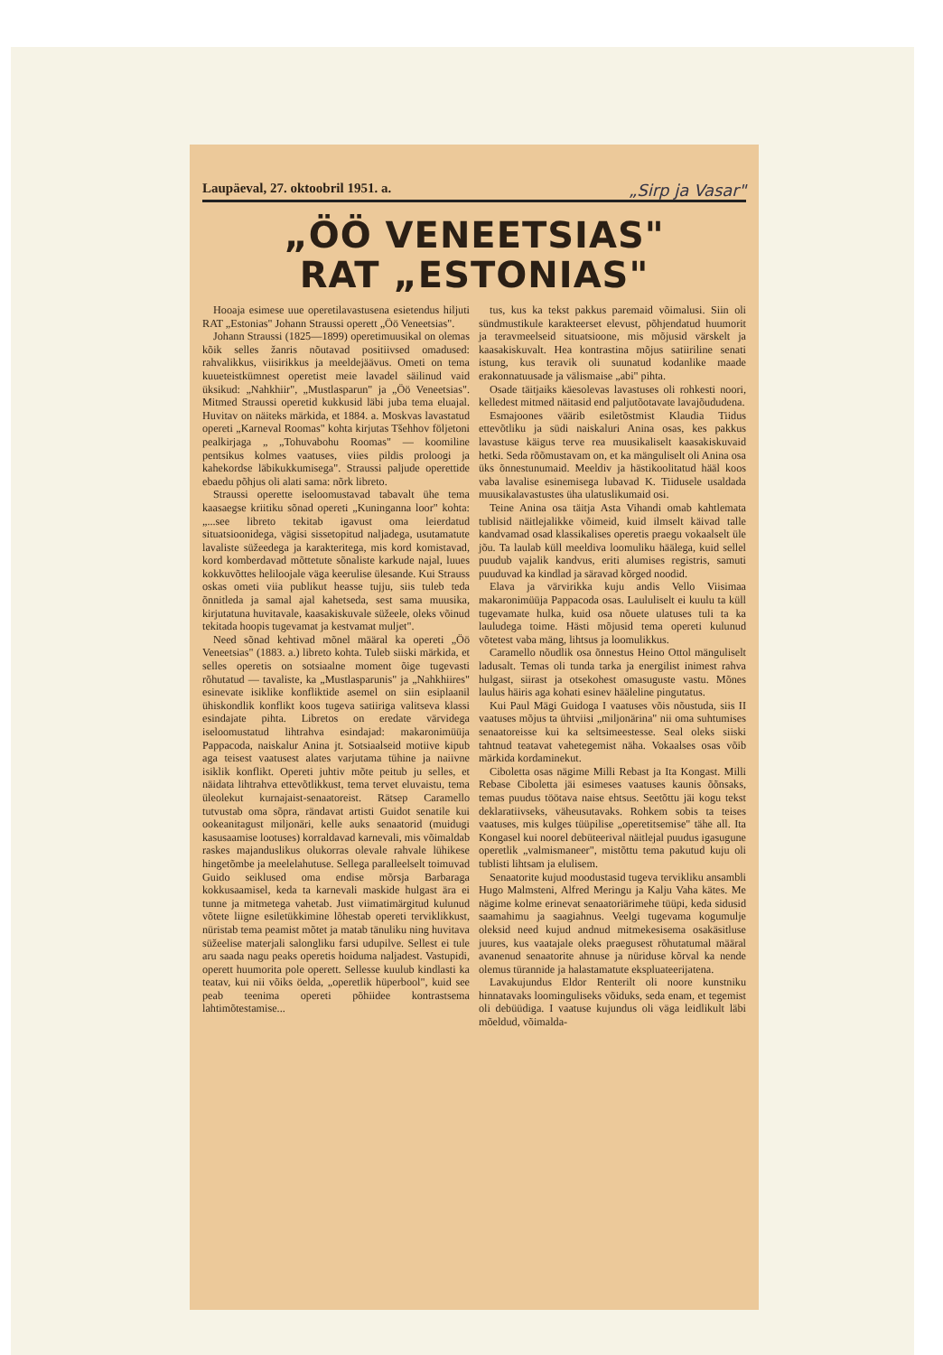Laupäeval, 27. oktoobril 1951. a. „Sirp ja Vasar"
„ÖÖ VENEETSIAS"
RAT „ESTONIAS"
Hooaja esimese uue operetilavastusena esietendus hiljuti RAT „Estonias" Johann Straussi operett „Öö Veneetsias".
Johann Straussi (1825—1899) operetimuusikal on olemas kõik selles žanris nõutavad positiivsed omadused: rahvalikkus, viisirikkus ja meeldejäävus. Ometi on tema kuueteistkümnest operetist meie lavadel säilinud vaid üksikud: „Nahkhiir", „Mustlasparun" ja „Öö Veneetsias". Mitmed Straussi operetid kukkusid läbi juba tema eluajal. Huvitav on näiteks märkida, et 1884. a. Moskvas lavastatud opereti „Karneval Roomas" kohta kirjutas Tšehhov följetoni pealkirjaga „ „Tohuvabohu Roomas" — koomiline pentsikus kolmes vaatuses, viies pildis proloogi ja kahekordse läbikukkumisega". Straussi paljude operettide ebaedu põhjus oli alati sama: nõrk libreto.
Straussi operette iseloomustavad tabavalt ühe tema kaasaegse kriitiku sõnad opereti „Kuninganna loor" kohta: „...see libreto tekitab igavust oma leierdatud situatsioonidega, vägisi sissetopitud naljadega, usutamatute lavaliste süžeedega ja karakteritega, mis kord komistavad, kord komberdavad mõttetute sõnaliste karkude najal, luues kokkuvõttes heliloojale väga keerulise ülesande. Kui Strauss oskas ometi viia publikut heasse tujju, siis tuleb teda õnnitleda ja samal ajal kahetseda, sest sama muusika, kirjutatuna huvitavale, kaasakiskuvale süžeele, oleks võinud tekitada hoopis tugevamat ja kestvamat muljet".
Need sõnad kehtivad mõnel määral ka opereti „Öö Veneetsias" (1883. a.) libreto kohta. Tuleb siiski märkida, et selles operetis on sotsiaalne moment õige tugevasti rõhutatud — tavaliste, ka „Mustlasparunis" ja „Nahkhiires" esinevate isiklike konfliktide asemel on siin esiplaanil ühiskondlik konflikt koos tugeva satiiriga valitseva klassi esindajate pihta. Libretos on eredate värvidega iseloomustatud lihtrahva esindajad: makaronimüüja Pappacoda, naiskalur Anina jt. Sotsiaalseid motiive kipub aga teisest vaatusest alates varjutama tühine ja naiivne isiklik konflikt. Opereti juhtiv mõte peitub ju selles, et näidata lihtrahva ettevõtlikkust, tema tervet eluvaistu, tema üleolekut kurnajaist-senaatoreist. Rätsep Caramello tutvustab oma sõpra, rändavat artisti Guidot senatile kui ookeanitagust miljonäri, kelle auks senaatorid (muidugi kasusaamise lootuses) korraldavad karnevali, mis võimaldab raskes majanduslikus olukorras olevale rahvale lühikese hingetõmbe ja meelelahutuse. Sellega paralleelselt toimuvad Guido seiklused oma endise mõrsja Barbaraga kokkusaamisel, keda ta karnevali maskide hulgast ära ei tunne ja mitmetega vahetab. Just viimatimärgitud kulunud võtete liigne esiletükkimine lõhestab opereti terviklikkust, nüristab tema peamist mõtet ja matab tänuliku ning huvitava süžeelise materjali salongliku farsi udupilve. Sellest ei tule aru saada nagu peaks operetis hoiduma naljadest. Vastupidi, operett huumorita pole operett. Sellesse kuulub kindlasti ka teatav, kui nii võiks öelda, „operetlik hüperbool", kuid see peab teenima opereti põhiidee kontrastsema lahtimõtestamise...
tus, kus ka tekst pakkus paremaid võimalusi. Siin oli sündmustikule karakteerset elevust, põhjendatud huumorit ja teravmeelseid situatsioone, mis mõjusid värskelt ja kaasakiskuvalt. Hea kontrastina mõjus satiiriline senati istung, kus teravik oli suunatud kodanlike maade erakonnatuusade ja välismaise „abi" pihta.
Osade täitjaiks käesolevas lavastuses oli rohkesti noori, kelledest mitmed näitasid end paljutõotavate lavajõududena.
Esmajoones väärib esiletõstmist Klaudia Tiidus ettevõtliku ja südi naiskaluri Anina osas, kes pakkus lavastuse käigus terve rea muusikaliselt kaasakiskuvaid hetki. Seda rõõmustavam on, et ka mänguliselt oli Anina osa üks õnnestunumaid. Meeldiv ja hästikoolitatud hääl koos vaba lavalise esinemisega lubavad K. Tiidusele usaldada muusikalavastustes üha ulatuslikumaid osi.
Teine Anina osa täitja Asta Vihandi omab kahtlemata tublisid näitlejalikke võimeid, kuid ilmselt käivad talle kandvamad osad klassikalises operetis praegu vokaalselt üle jõu. Ta laulab küll meeldiva loomuliku häälega, kuid sellel puudub vajalik kandvus, eriti alumises registris, samuti puuduvad ka kindlad ja säravad kõrged noodid.
Elava ja värvirikka kuju andis Vello Viisimaa makaronimüüja Pappacoda osas. Laululiselt ei kuulu ta küll tugevamate hulka, kuid osa nõuete ulatuses tuli ta ka lauludega toime. Hästi mõjusid tema opereti kulunud võtetest vaba mäng, lihtsus ja loomulikkus.
Caramello nõudlik osa õnnestus Heino Ottol mänguliselt ladusalt. Temas oli tunda tarka ja energilist inimest rahva hulgast, siirast ja otsekohest omasuguste vastu. Mõnes laulus häiris aga kohati esinev hääleline pingutatus.
Kui Paul Mägi Guidoga I vaatuses võis nõustuda, siis II vaatuses mõjus ta ühtviisi „miljonärina" nii oma suhtumises senaatoreisse kui ka seltsimeestesse. Seal oleks siiski tahtnud teatavat vahetegemist näha. Vokaalses osas võib märkida kordaminekut.
Ciboletta osas nägime Milli Rebast ja Ita Kongast. Milli Rebase Ciboletta jäi esimeses vaatuses kaunis õõnsaks, temas puudus töötava naise ehtsus. Seetõttu jäi kogu tekst deklaratiivseks, väheusutavaks. Rohkem sobis ta teises vaatuses, mis kulges tüüpilise „operetitsemise" tähe all. Ita Kongasel kui noorel debüteerival näitlejal puudus igasugune operetlik „valmismaneer", mistõttu tema pakutud kuju oli tublisti lihtsam ja elulisem.
Senaatorite kujud moodustasid tugeva tervikliku ansambli Hugo Malmsteni, Alfred Meringu ja Kalju Vaha kätes. Me nägime kolme erinevat senaatoriärimehe tüüpi, keda sidusid saamahimu ja saagiahnus. Veelgi tugevama kogumulje oleksid need kujud andnud mitmekesisema osakäsitluse juures, kus vaatajale oleks praegusest rõhutatumal määral avanenud senaatorite ahnuse ja nüriduse kõrval ka nende olemus türannide ja halastamatute ekspluateerijatena.
Lavakujundus Eldor Renterilt oli noore kunstniku hinnatavaks loominguliseks võiduks, seda enam, et tegemist oli debüüdiga. I vaatuse kujundus oli väga leidlikult läbi mõeldud, võimalda-